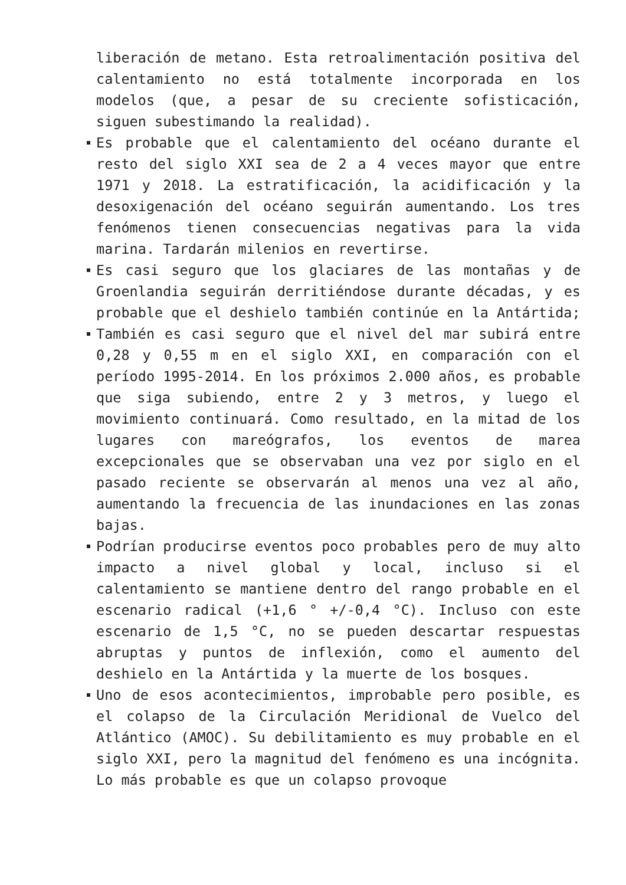liberación de metano. Esta retroalimentación positiva del calentamiento no está totalmente incorporada en los modelos (que, a pesar de su creciente sofisticación, siguen subestimando la realidad).
Es probable que el calentamiento del océano durante el resto del siglo XXI sea de 2 a 4 veces mayor que entre 1971 y 2018. La estratificación, la acidificación y la desoxigenación del océano seguirán aumentando. Los tres fenómenos tienen consecuencias negativas para la vida marina. Tardarán milenios en revertirse.
Es casi seguro que los glaciares de las montañas y de Groenlandia seguirán derritiéndose durante décadas, y es probable que el deshielo también continúe en la Antártida;
También es casi seguro que el nivel del mar subirá entre 0,28 y 0,55 m en el siglo XXI, en comparación con el período 1995-2014. En los próximos 2.000 años, es probable que siga subiendo, entre 2 y 3 metros, y luego el movimiento continuará. Como resultado, en la mitad de los lugares con mareógrafos, los eventos de marea excepcionales que se observaban una vez por siglo en el pasado reciente se observarán al menos una vez al año, aumentando la frecuencia de las inundaciones en las zonas bajas.
Podrían producirse eventos poco probables pero de muy alto impacto a nivel global y local, incluso si el calentamiento se mantiene dentro del rango probable en el escenario radical (+1,6 ° +/-0,4 °C). Incluso con este escenario de 1,5 °C, no se pueden descartar respuestas abruptas y puntos de inflexión, como el aumento del deshielo en la Antártida y la muerte de los bosques.
Uno de esos acontecimientos, improbable pero posible, es el colapso de la Circulación Meridional de Vuelco del Atlántico (AMOC). Su debilitamiento es muy probable en el siglo XXI, pero la magnitud del fenómeno es una incógnita. Lo más probable es que un colapso provoque